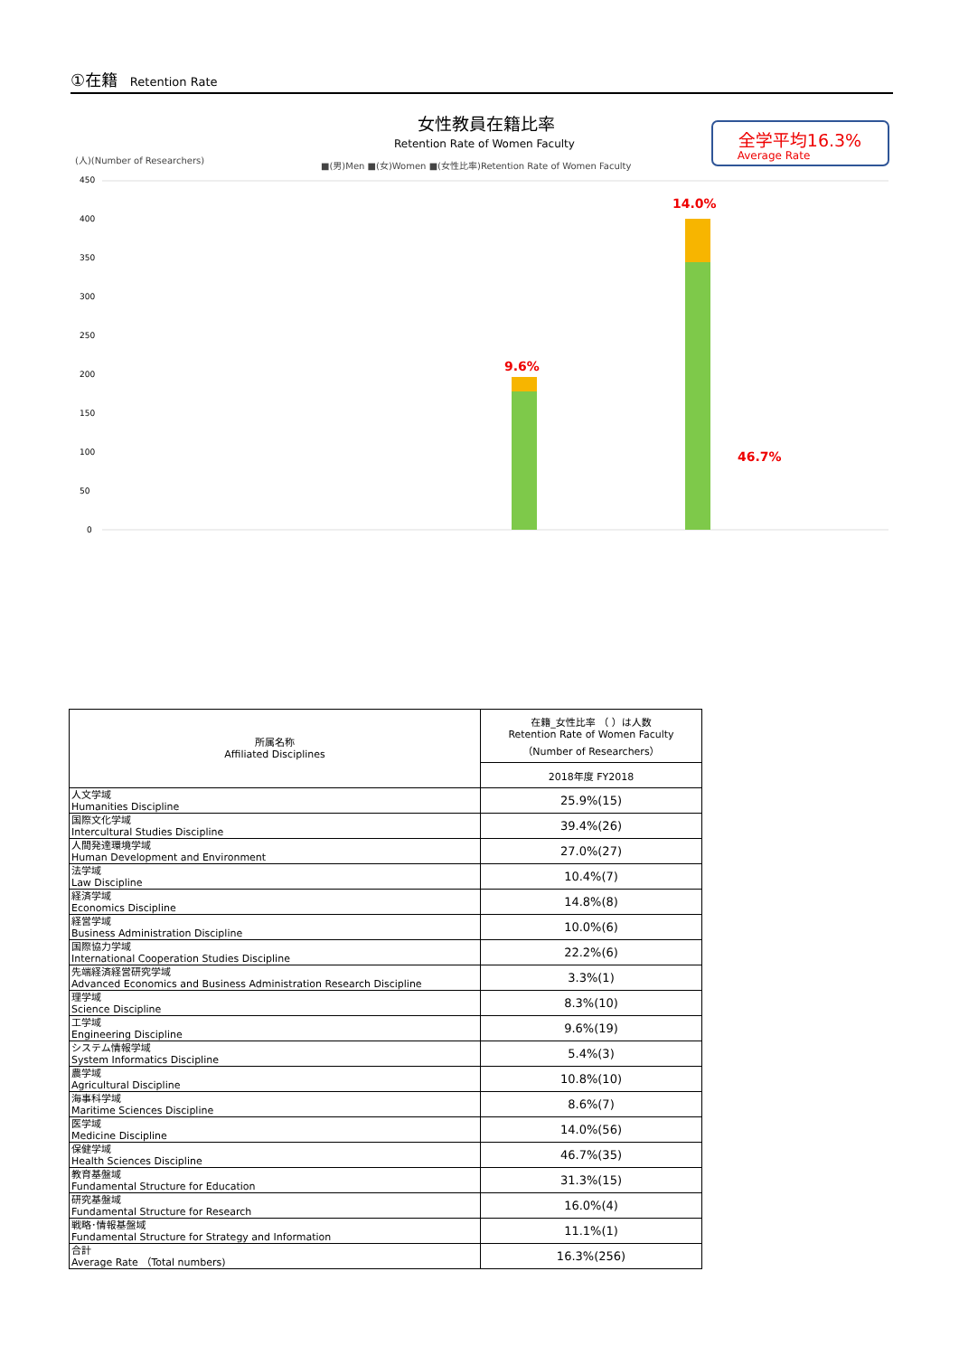①在籍 Retention Rate
女性教員在籍比率
Retention Rate of Women Faculty
全学平均16.3%
Average Rate
(人)(Number of Researchers)
■(男)Men ■(女)Women ■(女性比率)Retention Rate of Women Faculty
450
400
350
300
250
200
150
100
50
0
14.0%
9.6%
46.7%
| 所属名称 Affiliated Disciplines | 在籍_女性比率 （ ）は人数 Retention Rate of Women Faculty （Number of Researchers） |
| | 2018年度 FY2018 |
| 人文学域 Humanities Discipline | 25.9%(15) |
| 国際文化学域 Intercultural Studies Discipline | 39.4%(26) |
| 人間発達環境学域 Human Development and Environment | 27.0%(27) |
| 法学域 Law Discipline | 10.4%(7) |
| 経済学域 Economics Discipline | 14.8%(8) |
| 経営学域 Business Administration Discipline | 10.0%(6) |
| 国際協力学域 International Cooperation Studies Discipline | 22.2%(6) |
| 先端経済経営研究学域 Advanced Economics and Business Administration Research Discipline | 3.3%(1) |
| 理学域 Science Discipline | 8.3%(10) |
| 工学域 Engineering Discipline | 9.6%(19) |
| システム情報学域 System Informatics Discipline | 5.4%(3) |
| 農学域 Agricultural Discipline | 10.8%(10) |
| 海事科学域 Maritime Sciences Discipline | 8.6%(7) |
| 医学域 Medicine Discipline | 14.0%(56) |
| 保健学域 Health Sciences Discipline | 46.7%(35) |
| 教育基盤域 Fundamental Structure for Education | 31.3%(15) |
| 研究基盤域 Fundamental Structure for Research | 16.0%(4) |
| 戦略･情報基盤域 Fundamental Structure for Strategy and Information | 11.1%(1) |
| 合計 Average Rate （Total numbers) | 16.3%(256) |